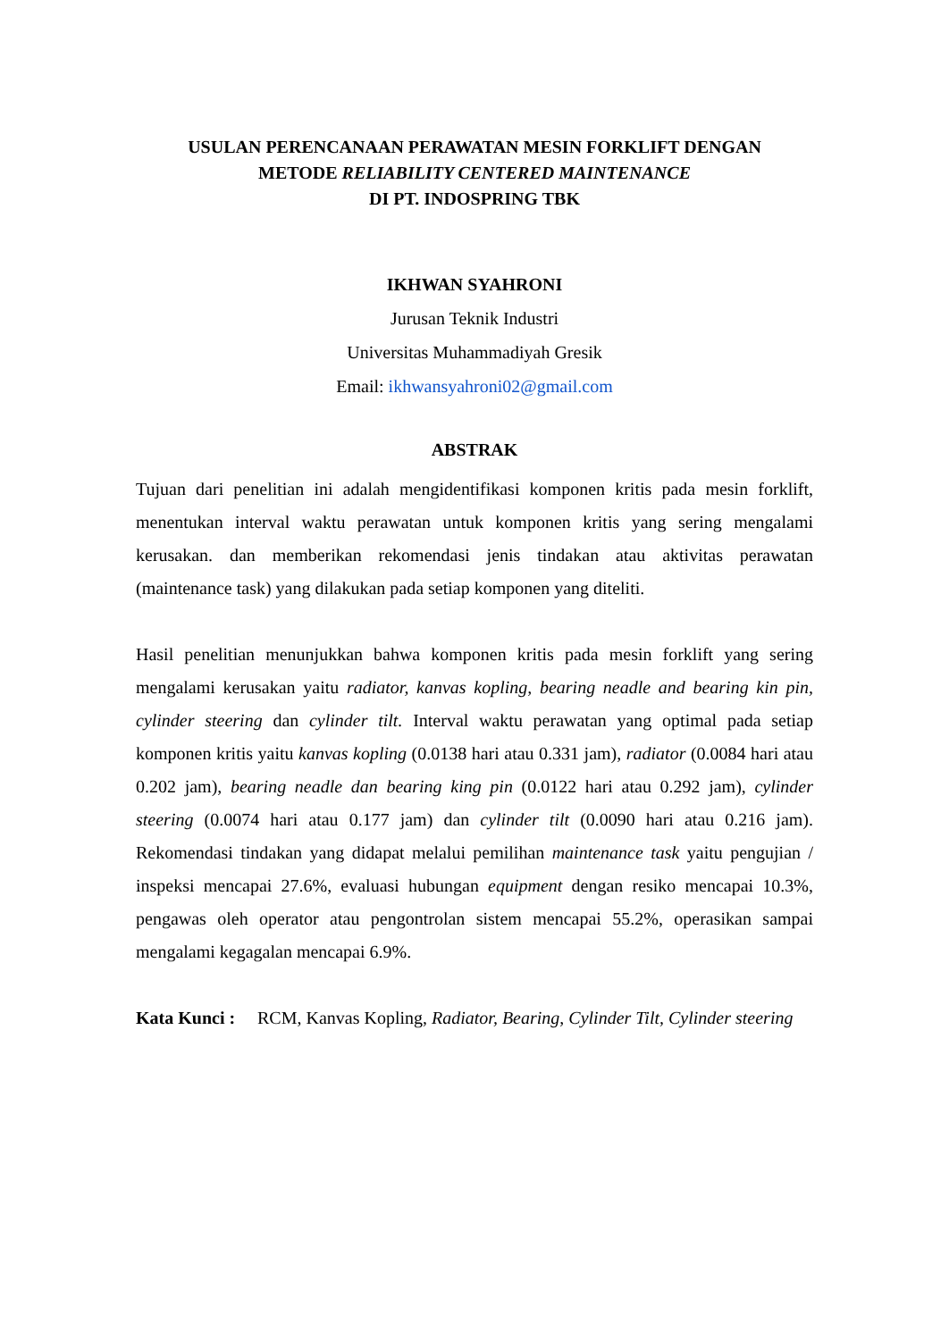USULAN PERENCANAAN PERAWATAN MESIN FORKLIFT DENGAN
METODE RELIABILITY CENTERED MAINTENANCE
DI PT. INDOSPRING TBK
IKHWAN SYAHRONI
Jurusan Teknik Industri
Universitas Muhammadiyah Gresik
Email: ikhwansyahroni02@gmail.com
ABSTRAK
Tujuan dari penelitian ini adalah mengidentifikasi komponen kritis pada mesin forklift, menentukan interval waktu perawatan untuk komponen kritis yang sering mengalami kerusakan. dan memberikan rekomendasi jenis tindakan atau aktivitas perawatan (maintenance task) yang dilakukan pada setiap komponen yang diteliti.
Hasil penelitian menunjukkan bahwa komponen kritis pada mesin forklift yang sering mengalami kerusakan yaitu radiator, kanvas kopling, bearing neadle and bearing kin pin, cylinder steering dan cylinder tilt. Interval waktu perawatan yang optimal pada setiap komponen kritis yaitu kanvas kopling (0.0138 hari atau 0.331 jam), radiator (0.0084 hari atau 0.202 jam), bearing neadle dan bearing king pin (0.0122 hari atau 0.292 jam), cylinder steering (0.0074 hari atau 0.177 jam) dan cylinder tilt (0.0090 hari atau 0.216 jam). Rekomendasi tindakan yang didapat melalui pemilihan maintenance task yaitu pengujian / inspeksi mencapai 27.6%, evaluasi hubungan equipment dengan resiko mencapai 10.3%, pengawas oleh operator atau pengontrolan sistem mencapai 55.2%, operasikan sampai mengalami kegagalan mencapai 6.9%.
Kata Kunci : RCM, Kanvas Kopling, Radiator, Bearing, Cylinder Tilt, Cylinder steering